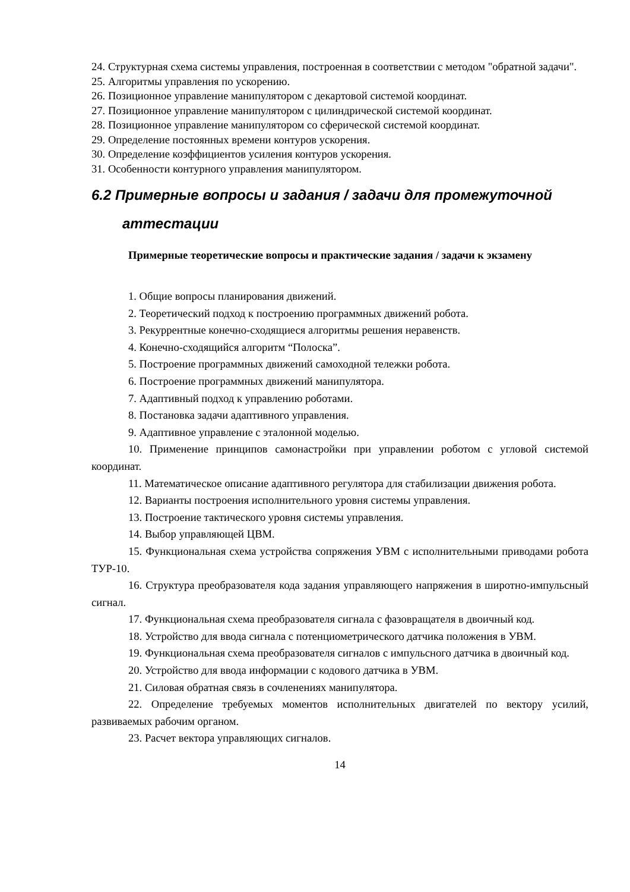24. Структурная схема системы управления, построенная в соответствии с методом "обратной задачи".
25. Алгоритмы управления по ускорению.
26. Позиционное управление манипулятором с декартовой системой координат.
27. Позиционное управление манипулятором с цилиндрической системой координат.
28. Позиционное управление манипулятором со сферической системой координат.
29. Определение постоянных времени контуров ускорения.
30. Определение коэффициентов усиления контуров ускорения.
31. Особенности контурного управления манипулятором.
6.2 Примерные вопросы и задания / задачи для промежуточной
аттестации
Примерные теоретические вопросы и практические задания / задачи к экзамену
1. Общие вопросы планирования движений.
2. Теоретический подход к построению программных движений робота.
3. Рекуррентные конечно-сходящиеся алгоритмы решения неравенств.
4. Конечно-сходящийся алгоритм “Полоска”.
5. Построение программных движений самоходной тележки робота.
6. Построение программных движений манипулятора.
7. Адаптивный подход к управлению роботами.
8. Постановка задачи адаптивного управления.
9. Адаптивное управление с эталонной моделью.
10. Применение принципов самонастройки при управлении роботом с угловой системой координат.
11. Математическое описание адаптивного регулятора для стабилизации движения робота.
12. Варианты построения исполнительного уровня системы управления.
13. Построение тактического уровня системы управления.
14. Выбор управляющей ЦВМ.
15. Функциональная схема устройства сопряжения УВМ с исполнительными приводами робота ТУР-10.
16. Структура преобразователя кода задания управляющего напряжения в широтно-импульсный сигнал.
17. Функциональная схема преобразователя сигнала с фазовращателя в двоичный код.
18. Устройство для ввода сигнала с потенциометрического датчика положения в УВМ.
19. Функциональная схема преобразователя сигналов с импульсного датчика в двоичный код.
20. Устройство для ввода информации с кодового датчика в УВМ.
21. Силовая обратная связь в сочленениях манипулятора.
22. Определение требуемых моментов исполнительных двигателей по вектору усилий, развиваемых рабочим органом.
23. Расчет вектора управляющих сигналов.
14